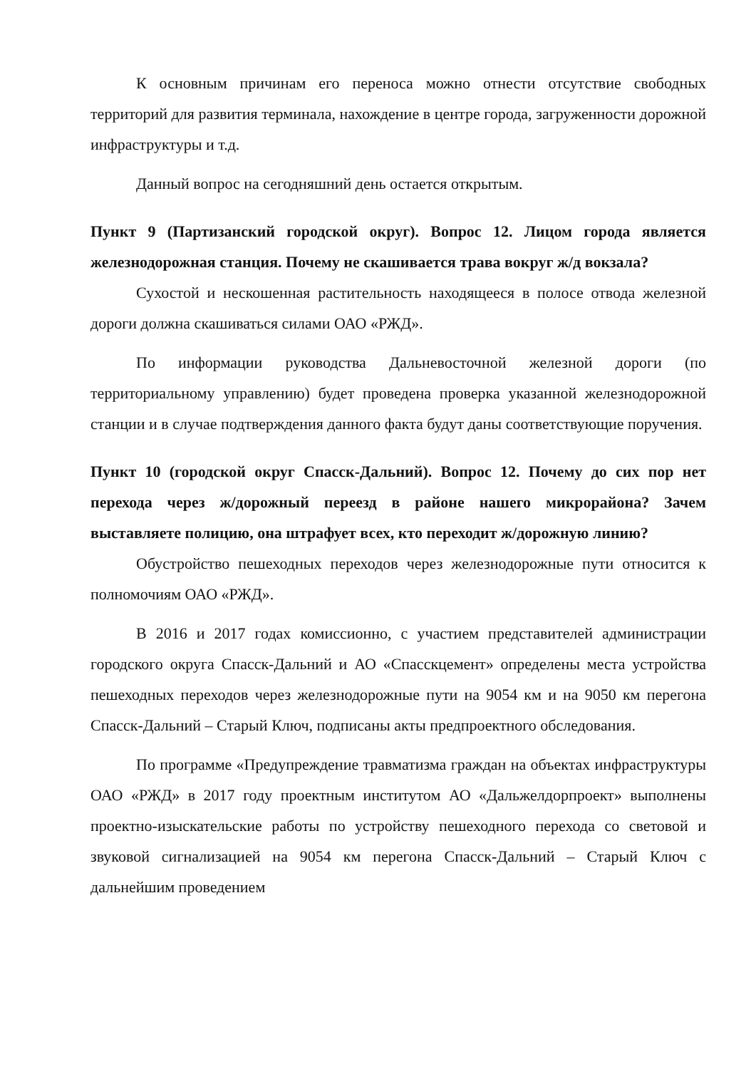К основным причинам его переноса можно отнести отсутствие свободных территорий для развития терминала, нахождение в центре города, загруженности дорожной инфраструктуры и т.д.
Данный вопрос на сегодняшний день остается открытым.
Пункт 9 (Партизанский городской округ). Вопрос 12. Лицом города является железнодорожная станция. Почему не скашивается трава вокруг ж/д вокзала?
Сухостой и нескошенная растительность находящееся в полосе отвода железной дороги должна скашиваться силами ОАО «РЖД».
По информации руководства Дальневосточной железной дороги (по территориальному управлению) будет проведена проверка указанной железнодорожной станции и в случае подтверждения данного факта будут даны соответствующие поручения.
Пункт 10 (городской округ Спасск-Дальний). Вопрос 12. Почему до сих пор нет перехода через ж/дорожный переезд в районе нашего микрорайона? Зачем выставляете полицию, она штрафует всех, кто переходит ж/дорожную линию?
Обустройство пешеходных переходов через железнодорожные пути относится к полномочиям ОАО «РЖД».
В 2016 и 2017 годах комиссионно, с участием представителей администрации городского округа Спасск-Дальний и АО «Спасскцемент» определены места устройства пешеходных переходов через железнодорожные пути на 9054 км и на 9050 км перегона Спасск-Дальний – Старый Ключ, подписаны акты предпроектного обследования.
По программе «Предупреждение травматизма граждан на объектах инфраструктуры ОАО «РЖД» в 2017 году проектным институтом АО «Дальжелдорпроект» выполнены проектно-изыскательские работы по устройству пешеходного перехода со световой и звуковой сигнализацией на 9054 км перегона Спасск-Дальний – Старый Ключ с дальнейшим проведением